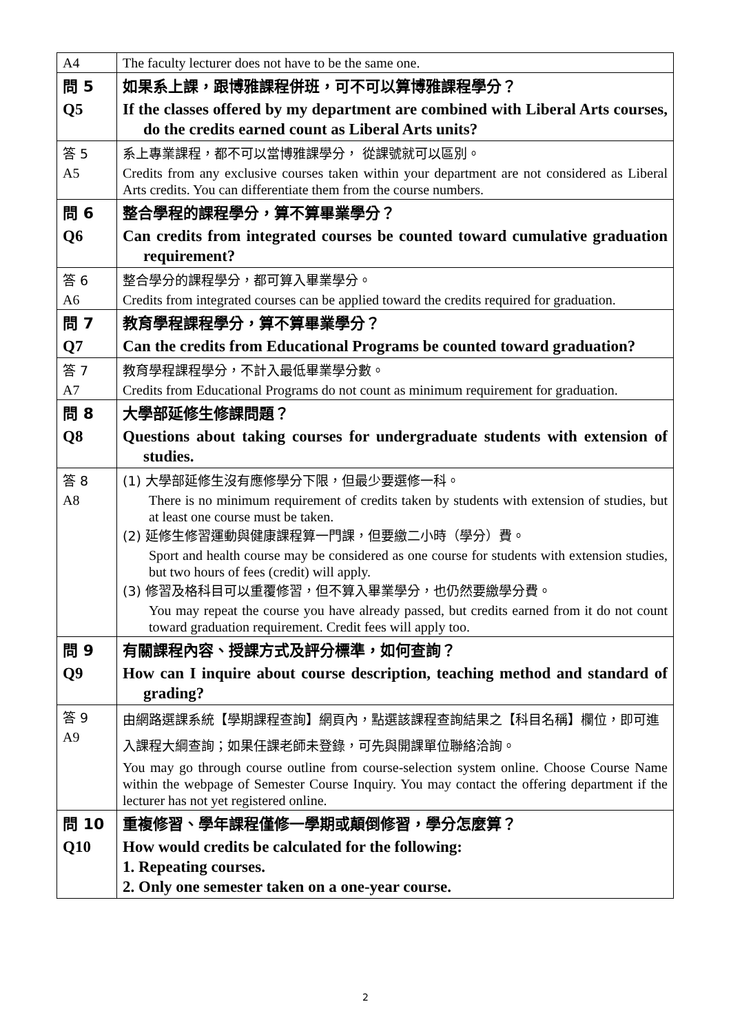| A4 | The faculty lecturer does not have to be the same one. |
| 問 5 Q5 | 如果系上課，跟博雅課程併班，可不可以算博雅課程學分？ If the classes offered by my department are combined with Liberal Arts courses, do the credits earned count as Liberal Arts units? |
| 答 5 A5 | 系上專業課程，都不可以當博雅課學分， 從課號就可以區別。 Credits from any exclusive courses taken within your department are not considered as Liberal Arts credits. You can differentiate them from the course numbers. |
| 問 6 Q6 | 整合學程的課程學分，算不算畢業學分？ Can credits from integrated courses be counted toward cumulative graduation requirement? |
| 答 6 A6 | 整合學分的課程學分，都可算入畢業學分。 Credits from integrated courses can be applied toward the credits required for graduation. |
| 問 7 Q7 | 教育學程課程學分，算不算畢業學分？ Can the credits from Educational Programs be counted toward graduation? |
| 答 7 A7 | 教育學程課程學分，不計入最低畢業學分數。 Credits from Educational Programs do not count as minimum requirement for graduation. |
| 問 8 Q8 | 大學部延修生修課問題？ Questions about taking courses for undergraduate students with extension of studies. |
| 答 8 A8 | (1) 大學部延修生沒有應修學分下限，但最少要選修一科。 There is no minimum requirement of credits taken by students with extension of studies, but at least one course must be taken. (2) 延修生修習運動與健康課程算一門課，但要繳二小時（學分）費。 Sport and health course may be considered as one course for students with extension studies, but two hours of fees (credit) will apply. (3) 修習及格科目可以重覆修習，但不算入畢業學分，也仍然要繳學分費。 You may repeat the course you have already passed, but credits earned from it do not count toward graduation requirement. Credit fees will apply too. |
| 問 9 Q9 | 有關課程內容、授課方式及評分標準，如何查詢？ How can I inquire about course description, teaching method and standard of grading? |
| 答 9 A9 | 由網路選課系統【學期課程查詢】網頁內，點選該課程查詢結果之【科目名稱】欄位，即可進入課程大綱查詢；如果任課老師未登錄，可先與開課單位聯絡洽詢。 You may go through course outline from course-selection system online. Choose Course Name within the webpage of Semester Course Inquiry. You may contact the offering department if the lecturer has not yet registered online. |
| 問 10 Q10 | 重複修習、學年課程僅修一學期或顛倒修習，學分怎麼算？ How would credits be calculated for the following: 1. Repeating courses. 2. Only one semester taken on a one-year course. |
2